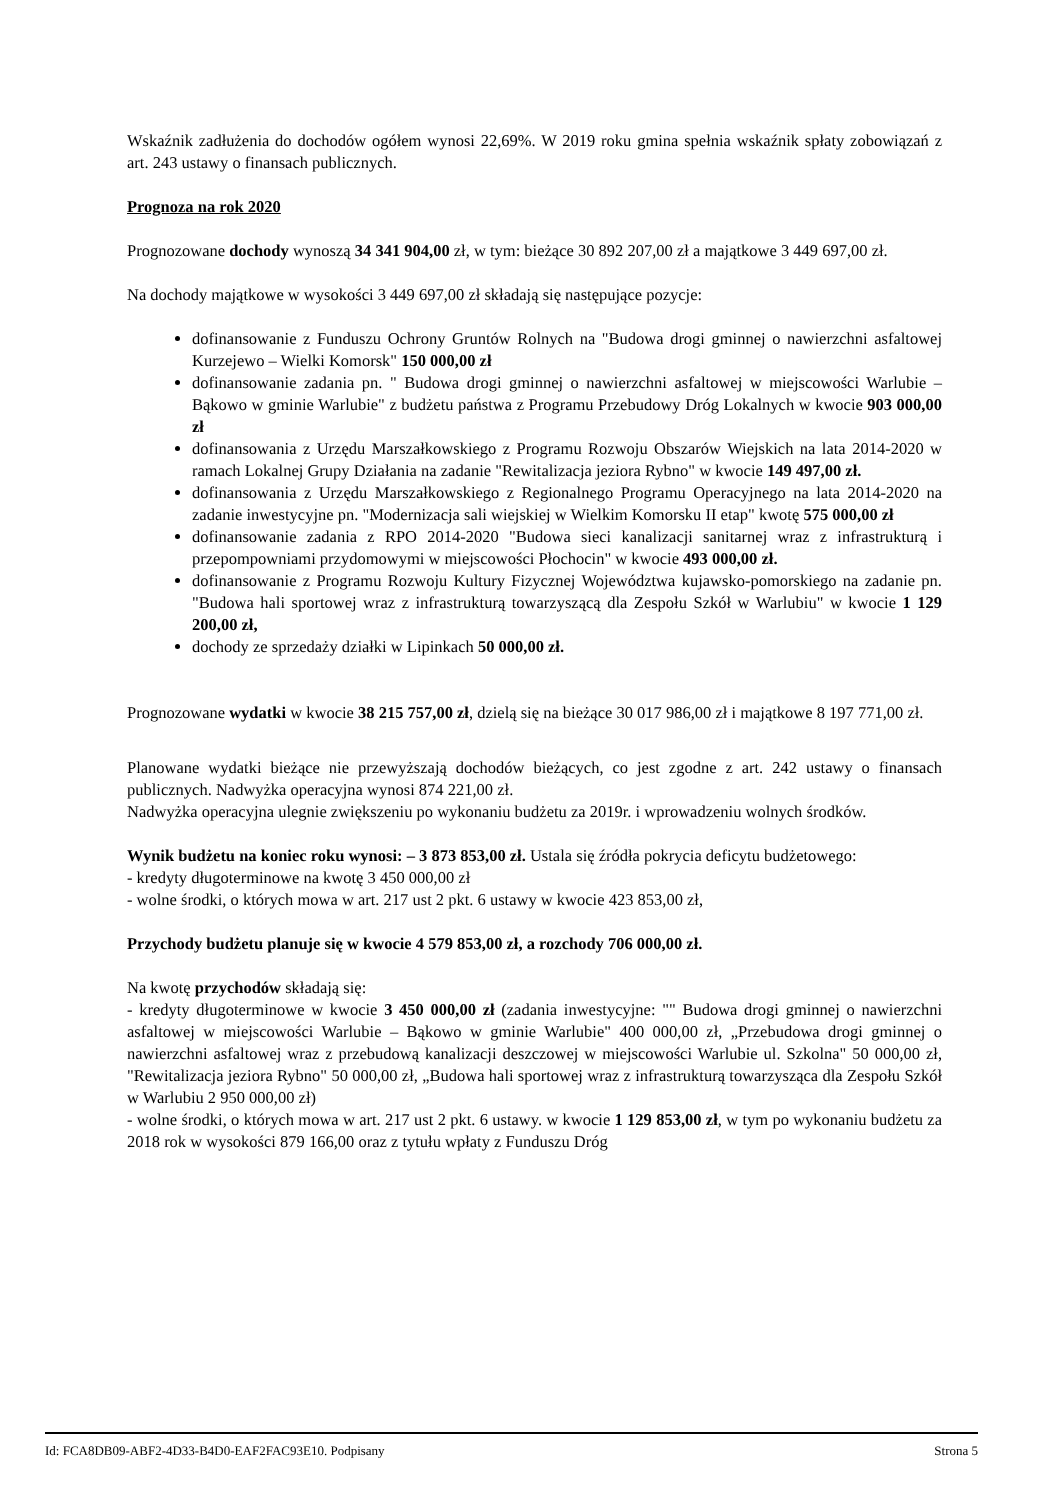Wskaźnik zadłużenia do dochodów ogółem wynosi 22,69%. W 2019 roku gmina spełnia wskaźnik spłaty zobowiązań z art. 243 ustawy o finansach publicznych.
Prognoza na rok 2020
Prognozowane dochody wynoszą 34 341 904,00 zł, w tym: bieżące 30 892 207,00 zł a majątkowe 3 449 697,00 zł.
Na dochody majątkowe w wysokości 3 449 697,00 zł składają się następujące pozycje:
dofinansowanie z Funduszu Ochrony Gruntów Rolnych na "Budowa drogi gminnej o nawierzchni asfaltowej Kurzejewo – Wielki Komorsk" 150 000,00 zł
dofinansowanie zadania pn. " Budowa drogi gminnej o nawierzchni asfaltowej w miejscowości Warlubie – Bąkowo w gminie Warlubie" z budżetu państwa z Programu Przebudowy Dróg Lokalnych w kwocie 903 000,00 zł
dofinansowania z Urzędu Marszałkowskiego z Programu Rozwoju Obszarów Wiejskich na lata 2014-2020 w ramach Lokalnej Grupy Działania na zadanie "Rewitalizacja jeziora Rybno" w kwocie 149 497,00 zł.
dofinansowania z Urzędu Marszałkowskiego z Regionalnego Programu Operacyjnego na lata 2014-2020 na zadanie inwestycyjne pn. "Modernizacja sali wiejskiej w Wielkim Komorsku II etap" kwotę 575 000,00 zł
dofinansowanie zadania z RPO 2014-2020 "Budowa sieci kanalizacji sanitarnej wraz z infrastrukturą i przepompowniami przydomowymi w miejscowości Płochocin" w kwocie 493 000,00 zł.
dofinansowanie z Programu Rozwoju Kultury Fizycznej Województwa kujawsko-pomorskiego na zadanie pn. "Budowa hali sportowej wraz z infrastrukturą towarzyszącą dla Zespołu Szkół w Warlubiu" w kwocie 1 129 200,00 zł,
dochody ze sprzedaży działki w Lipinkach 50 000,00 zł.
Prognozowane wydatki w kwocie 38 215 757,00 zł, dzielą się na bieżące 30 017 986,00 zł i majątkowe 8 197 771,00 zł.
Planowane wydatki bieżące nie przewyższają dochodów bieżących, co jest zgodne z art. 242 ustawy o finansach publicznych. Nadwyżka operacyjna wynosi 874 221,00 zł.
Nadwyżka operacyjna ulegnie zwiększeniu po wykonaniu budżetu za 2019r. i wprowadzeniu wolnych środków.
Wynik budżetu na koniec roku wynosi: – 3 873 853,00 zł. Ustala się źródła pokrycia deficytu budżetowego:
- kredyty długoterminowe na kwotę 3 450 000,00 zł
- wolne środki, o których mowa w art. 217 ust 2 pkt. 6 ustawy w kwocie 423 853,00 zł,
Przychody budżetu planuje się w kwocie 4 579 853,00 zł, a rozchody 706 000,00 zł.
Na kwotę przychodów składają się:
- kredyty długoterminowe w kwocie 3 450 000,00 zł (zadania inwestycyjne: "" Budowa drogi gminnej o nawierzchni asfaltowej w miejscowości Warlubie – Bąkowo w gminie Warlubie" 400 000,00 zł, „Przebudowa drogi gminnej o nawierzchni asfaltowej wraz z przebudową kanalizacji deszczowej w miejscowości Warlubie ul. Szkolna" 50 000,00 zł, "Rewitalizacja jeziora Rybno" 50 000,00 zł, „Budowa hali sportowej wraz z infrastrukturą towarzysząca dla Zespołu Szkół w Warlubiu 2 950 000,00 zł)
- wolne środki, o których mowa w art. 217 ust 2 pkt. 6 ustawy. w kwocie 1 129 853,00 zł, w tym po wykonaniu budżetu za 2018 rok w wysokości 879 166,00 oraz z tytułu wpłaty z Funduszu Dróg
Id: FCA8DB09-ABF2-4D33-B4D0-EAF2FAC93E10. Podpisany Strona 5